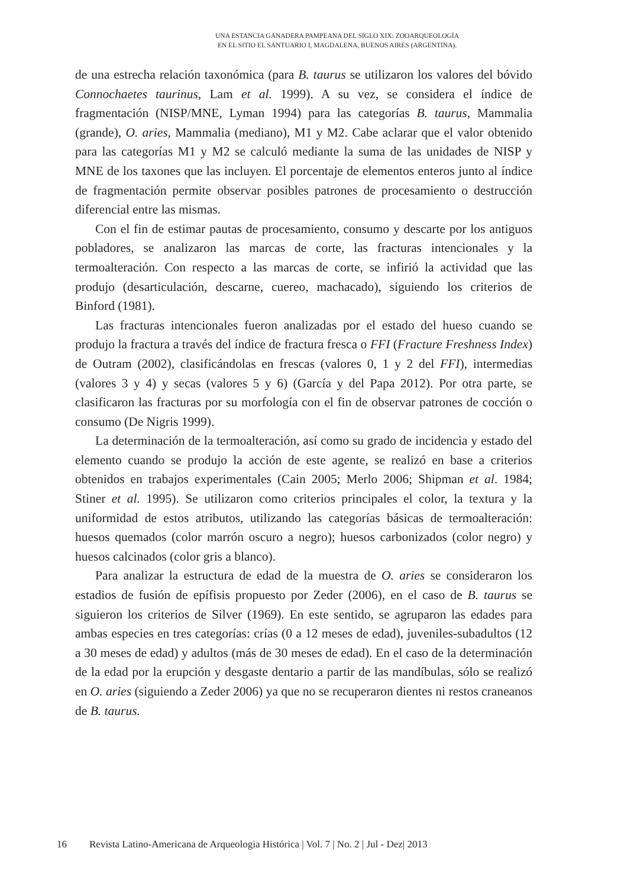UNA ESTANCIA GANADERA PAMPEANA DEL SIGLO XIX: ZOOARQUEOLOGÍA
EN EL SITIO EL SANTUARIO I, MAGDALENA, BUENOS AIRES (ARGENTINA).
de una estrecha relación taxonómica (para B. taurus se utilizaron los valores del bóvido Connochaetes taurinus, Lam et al. 1999). A su vez, se considera el índice de fragmentación (NISP/MNE, Lyman 1994) para las categorías B. taurus, Mammalia (grande), O. aries, Mammalia (mediano), M1 y M2. Cabe aclarar que el valor obtenido para las categorías M1 y M2 se calculó mediante la suma de las unidades de NISP y MNE de los taxones que las incluyen. El porcentaje de elementos enteros junto al índice de fragmentación permite observar posibles patrones de procesamiento o destrucción diferencial entre las mismas.
Con el fin de estimar pautas de procesamiento, consumo y descarte por los antiguos pobladores, se analizaron las marcas de corte, las fracturas intencionales y la termoalteración. Con respecto a las marcas de corte, se infirió la actividad que las produjo (desarticulación, descarne, cuereo, machacado), siguiendo los criterios de Binford (1981).
Las fracturas intencionales fueron analizadas por el estado del hueso cuando se produjo la fractura a través del índice de fractura fresca o FFI (Fracture Freshness Index) de Outram (2002), clasificándolas en frescas (valores 0, 1 y 2 del FFI), intermedias (valores 3 y 4) y secas (valores 5 y 6) (García y del Papa 2012). Por otra parte, se clasificaron las fracturas por su morfología con el fin de observar patrones de cocción o consumo (De Nigris 1999).
La determinación de la termoalteración, así como su grado de incidencia y estado del elemento cuando se produjo la acción de este agente, se realizó en base a criterios obtenidos en trabajos experimentales (Cain 2005; Merlo 2006; Shipman et al. 1984; Stiner et al. 1995). Se utilizaron como criterios principales el color, la textura y la uniformidad de estos atributos, utilizando las categorías básicas de termoalteración: huesos quemados (color marrón oscuro a negro); huesos carbonizados (color negro) y huesos calcinados (color gris a blanco).
Para analizar la estructura de edad de la muestra de O. aries se consideraron los estadios de fusión de epífisis propuesto por Zeder (2006), en el caso de B. taurus se siguieron los criterios de Silver (1969). En este sentido, se agruparon las edades para ambas especies en tres categorías: crías (0 a 12 meses de edad), juveniles-subadultos (12 a 30 meses de edad) y adultos (más de 30 meses de edad). En el caso de la determinación de la edad por la erupción y desgaste dentario a partir de las mandíbulas, sólo se realizó en O. aries (siguiendo a Zeder 2006) ya que no se recuperaron dientes ni restos craneanos de B. taurus.
16 Revista Latino-Americana de Arqueologia Histórica | Vol. 7 | No. 2 | Jul - Dez| 2013